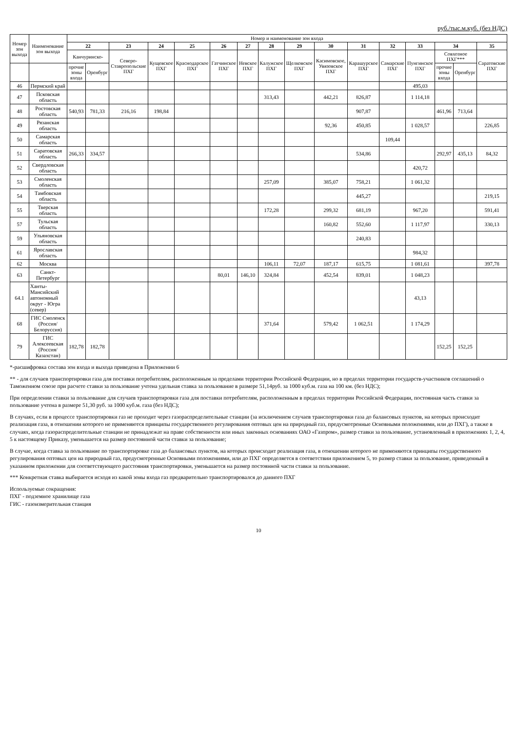руб./тыс.м.куб. (без НДС)
| Номер зон выхода | Наименование зон выхода | Номер и наименование зон входа | | | | | | | | | | | | | | | |
| --- | --- | --- | --- | --- | --- | --- | --- | --- | --- | --- | --- | --- | --- | --- | --- | --- | --- |
| | | 22 | | 23 | 24 | 25 | 26 | 27 | 28 | 29 | 30 | 31 | 32 | 33 | 34 | | 35 |
| | | Канчуринско- | | Северо-Ставропольские ПХГ | Кущевское ПХГ | Краснодарское ПХГ | Гатчинское ПХГ | Невское ПХГ | Калужское ПХГ | Щелковское ПХГ | Касимовское, Увязовское ПХГ | Карашурское ПХГ | Самарские ПХГ | Пунгинское ПХГ | Совхозное ПХГ*** | | Саратовские ПХГ |
| | | прочие зоны входа | Оренбург | | | | | | | | | | | | прочие зоны входа | Оренбург | |
| 46 | Пермский край | | | | | | | | | | | | | 495,03 | | | |
| 47 | Псковская область | | | | | | | | 313,43 | | 442,21 | 826,87 | | 1 114,18 | | | |
| 48 | Ростовская область | 540,93 | 781,33 | 216,16 | 198,84 | | | | | | | 907,87 | | | 461,96 | 713,64 | |
| 49 | Рязанская область | | | | | | | | | | 92,36 | 450,85 | | 1 028,57 | | | 226,85 |
| 50 | Самарская область | | | | | | | | | | | | 109,44 | | | | |
| 51 | Саратовская область | 266,33 | 334,57 | | | | | | | | | 534,86 | | | 292,97 | 435,13 | 84,32 |
| 52 | Свердловская область | | | | | | | | | | | | | 420,72 | | | |
| 53 | Смоленская область | | | | | | | | 257,09 | | 385,07 | 758,21 | | 1 061,32 | | | |
| 54 | Тамбовская область | | | | | | | | | | | 445,27 | | | | | 219,15 |
| 55 | Тверская область | | | | | | | | 172,28 | | 299,32 | 681,19 | | 967,20 | | | 591,41 |
| 57 | Тульская область | | | | | | | | | | 160,82 | 552,60 | | 1 117,97 | | | 330,13 |
| 59 | Ульяновская область | | | | | | | | | | | 240,83 | | | | | |
| 61 | Ярославская область | | | | | | | | | | | | | 984,32 | | | |
| 62 | Москва | | | | | | | | 106,11 | 72,07 | 187,17 | 615,75 | | 1 081,61 | | | 397,78 |
| 63 | Санкт-Петербург | | | | | | 80,01 | 146,10 | 324,84 | | 452,54 | 839,01 | | 1 048,23 | | | |
| 64.1 | Ханты-Мансийский автономный округ - Югра (север) | | | | | | | | | | | | | 43,13 | | | |
| 68 | ГИС Смоленск (Россия/Белоруссия) | | | | | | | | 371,64 | | 579,42 | 1 062,51 | | 1 174,29 | | | |
| 79 | ГИС Алексеевская (Россия/Казахстан) | 182,78 | 182,78 | | | | | | | | | | | | 152,25 | 152,25 | |
*-расшифровка состава зон входа и выхода приведена в Приложении 6
** - для случаев транспортировки газа для поставки потребителям, расположенным за пределами территории Российской Федерации, но в пределах территории государств-участников соглашений о Таможенном союзе при расчете ставки за пользование учтена удельная ставка за пользование в размере 51,14руб. за 1000 куб.м. газа на 100 км. (без НДС);
При определении ставки за пользование для случаев транспортировки газа для поставки потребителям, расположенным в пределах территории Российской Федерации, постоянная часть ставки за пользование учтена в размере 51,30 руб. за 1000 куб.м. газа (без НДС);
В случаях, если в процессе транспортировки газ не проходит через газораспределительные станции (за исключением случаев транспортировки газа до балансовых пунктов, на которых происходит реализация газа, в отношении которого не применяются принципы государственного регулирования оптовых цен на природный газ, предусмотренные Основными положениями, или до ПХГ), а также в случаях, когда газораспределительные станции не принадлежат на праве собственности или иных законных основаниях ОАО «Газпром», размер ставки за пользование, установленный в приложениях 1, 2, 4, 5 к настоящему Приказу, уменьшается на размер постоянной части ставки за пользование;
В случае, когда ставка за пользование по транспортировке газа до балансовых пунктов, на которых происходит реализация газа, в отношении которого не применяются принципы государственного регулирования оптовых цен на природный газ, предусмотренные Основными положениями, или до ПХГ определяется в соответствии приложением 5, то размер ставки за пользование, приведенный в указанном приложении для соответствующего расстояния транспортировки, уменьшается на размер постоянной части ставки за пользование.
*** Конкретная ставка выбирается исходя из какой зоны входа газ предварительно транспортировался до данного ПХГ
Используемые сокращения:
ПХГ - подземное хранилище газа
ГИС - газоизмерительная станция
10